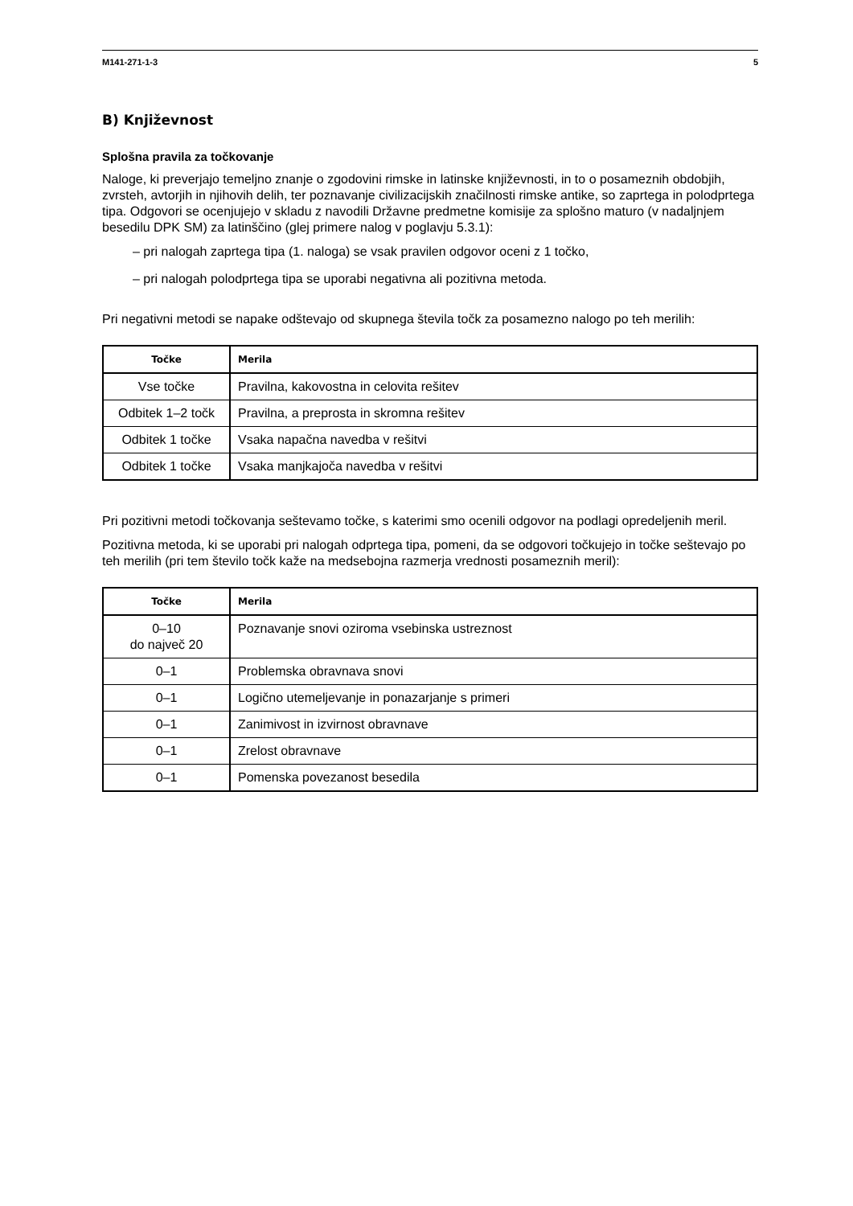M141-271-1-3 5
B) Književnost
Splošna pravila za točkovanje
Naloge, ki preverjajo temeljno znanje o zgodovini rimske in latinske književnosti, in to o posameznih obdobjih, zvrsteh, avtorjih in njihovih delih, ter poznavanje civilizacijskih značilnosti rimske antike, so zaprtega in polodprtega tipa. Odgovori se ocenjujejo v skladu z navodili Državne predmetne komisije za splošno maturo (v nadaljnjem besedilu DPK SM) za latinščino (glej primere nalog v poglavju 5.3.1):
– pri nalogah zaprtega tipa (1. naloga) se vsak pravilen odgovor oceni z 1 točko,
– pri nalogah polodprtega tipa se uporabi negativna ali pozitivna metoda.
Pri negativni metodi se napake odštevajo od skupnega števila točk za posamezno nalogo po teh merilih:
| Točke | Merila |
| --- | --- |
| Vse točke | Pravilna, kakovostna in celovita rešitev |
| Odbitek 1–2 točk | Pravilna, a preprosta in skromna rešitev |
| Odbitek 1 točke | Vsaka napačna navedba v rešitvi |
| Odbitek 1 točke | Vsaka manjkajoča navedba v rešitvi |
Pri pozitivni metodi točkovanja seštevamo točke, s katerimi smo ocenili odgovor na podlagi opredeljenih meril.
Pozitivna metoda, ki se uporabi pri nalogah odprtega tipa, pomeni, da se odgovori točkujejo in točke seštevajo po teh merilih (pri tem število točk kaže na medsebojna razmerja vrednosti posameznih meril):
| Točke | Merila |
| --- | --- |
| 0–10 do največ 20 | Poznavanje snovi oziroma vsebinska ustreznost |
| 0–1 | Problemska obravnava snovi |
| 0–1 | Logično utemeljevanje in ponazarjanje s primeri |
| 0–1 | Zanimivost in izvirnost obravnave |
| 0–1 | Zrelost obravnave |
| 0–1 | Pomenska povezanost besedila |